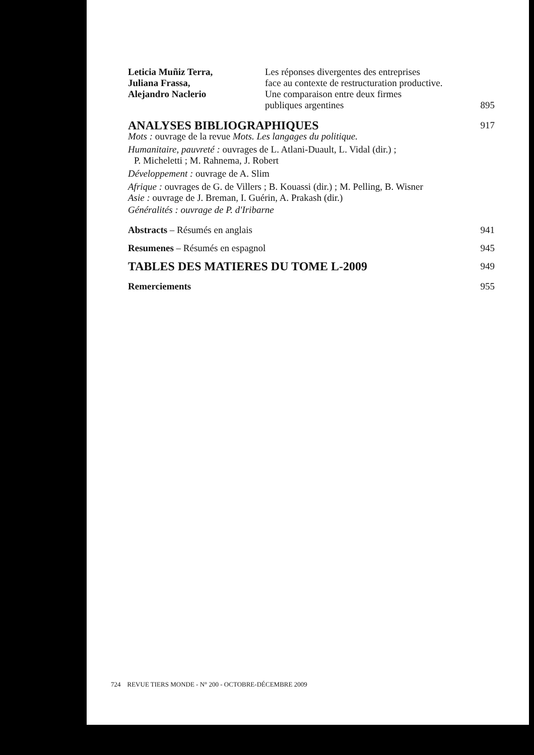Leticia Muñiz Terra,
Juliana Frassa,
Alejandro Naclerio
Les réponses divergentes des entreprises
face au contexte de restructuration productive.
Une comparaison entre deux firmes
publiques argentines 895
ANALYSES BIBLIOGRAPHIQUES
917
Mots : ouvrage de la revue Mots. Les langages du politique.
Humanitaire, pauvreté : ouvrages de L. Atlani-Duault, L. Vidal (dir.) ;
P. Micheletti ; M. Rahnema, J. Robert
Développement : ouvrage de A. Slim
Afrique : ouvrages de G. de Villers ; B. Kouassi (dir.) ; M. Pelling, B. Wisner
Asie : ouvrage de J. Breman, I. Guérin, A. Prakash (dir.)
Généralités : ouvrage de P. d'Iribarne
Abstracts – Résumés en anglais 941
Resumenes – Résumés en espagnol 945
TABLES DES MATIERES DU TOME L-2009
949
Remerciements 955
724 REVUE TIERS MONDE - N° 200 - OCTOBRE-DÉCEMBRE 2009